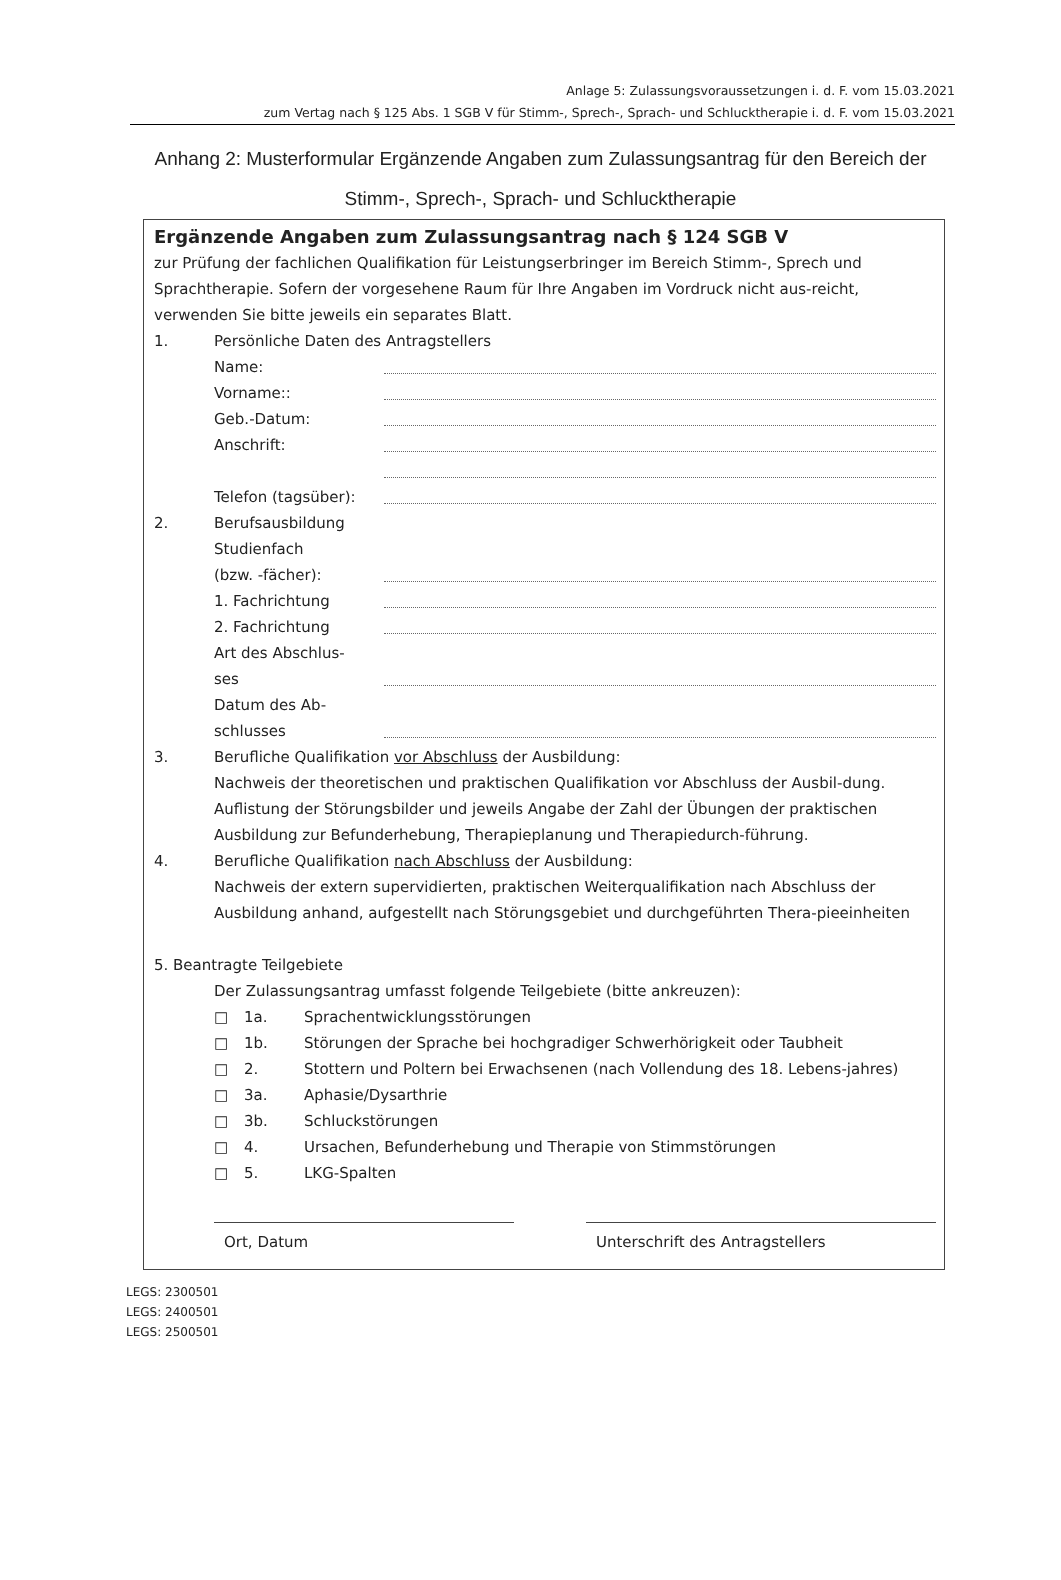Anlage 5: Zulassungsvoraussetzungen i. d. F. vom 15.03.2021
zum Vertag nach § 125 Abs. 1 SGB V für Stimm-, Sprech-, Sprach- und Schlucktherapie i. d. F. vom 15.03.2021
Anhang 2: Musterformular Ergänzende Angaben zum Zulassungsantrag für den Bereich der Stimm-, Sprech-, Sprach- und Schlucktherapie
Ergänzende Angaben zum Zulassungsantrag nach § 124 SGB V
zur Prüfung der fachlichen Qualifikation für Leistungserbringer im Bereich Stimm-, Sprech und Sprachtherapie. Sofern der vorgesehene Raum für Ihre Angaben im Vordruck nicht aus-reicht, verwenden Sie bitte jeweils ein separates Blatt.
1. Persönliche Daten des Antragstellers
Name:
Vorname::
Geb.-Datum:
Anschrift:
Telefon (tagsüber):
2. Berufsausbildung
Studienfach
(bzw. -fächer):
1. Fachrichtung
2. Fachrichtung
Art des Abschlus-
ses
Datum des Ab-
schlusses
3. Berufliche Qualifikation vor Abschluss der Ausbildung:
Nachweis der theoretischen und praktischen Qualifikation vor Abschluss der Ausbil-dung. Auflistung der Störungsbilder und jeweils Angabe der Zahl der Übungen der praktischen Ausbildung zur Befunderhebung, Therapieplanung und Therapiedurch-führung.
4. Berufliche Qualifikation nach Abschluss der Ausbildung:
Nachweis der extern supervidierten, praktischen Weiterqualifikation nach Abschluss der Ausbildung anhand, aufgestellt nach Störungsgebiet und durchgeführten Thera-pieeinheiten
5. Beantragte Teilgebiete
Der Zulassungsantrag umfasst folgende Teilgebiete (bitte ankreuzen):
□ 1a. Sprachentwicklungsstörungen
□ 1b. Störungen der Sprache bei hochgradiger Schwerhörigkeit oder Taubheit
□ 2. Stottern und Poltern bei Erwachsenen (nach Vollendung des 18. Lebens-jahres)
□ 3a. Aphasie/Dysarthrie
□ 3b. Schluckstörungen
□ 4. Ursachen, Befunderhebung und Therapie von Stimmstörungen
□ 5. LKG-Spalten
Ort, Datum Unterschrift des Antragstellers
LEGS: 2300501
LEGS: 2400501
LEGS: 2500501